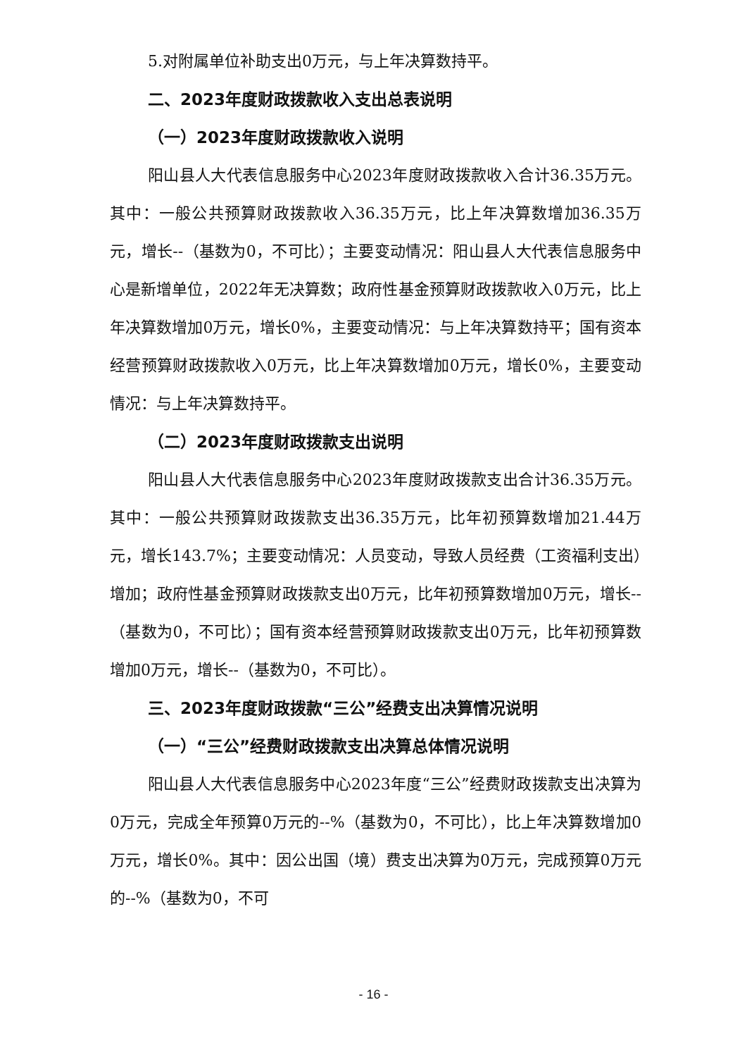5.对附属单位补助支出0万元，与上年决算数持平。
二、2023年度财政拨款收入支出总表说明
（一）2023年度财政拨款收入说明
阳山县人大代表信息服务中心2023年度财政拨款收入合计36.35万元。其中：一般公共预算财政拨款收入36.35万元，比上年决算数增加36.35万元，增长--（基数为0，不可比）；主要变动情况：阳山县人大代表信息服务中心是新增单位，2022年无决算数；政府性基金预算财政拨款收入0万元，比上年决算数增加0万元，增长0%，主要变动情况：与上年决算数持平；国有资本经营预算财政拨款收入0万元，比上年决算数增加0万元，增长0%，主要变动情况：与上年决算数持平。
（二）2023年度财政拨款支出说明
阳山县人大代表信息服务中心2023年度财政拨款支出合计36.35万元。其中：一般公共预算财政拨款支出36.35万元，比年初预算数增加21.44万元，增长143.7%；主要变动情况：人员变动，导致人员经费（工资福利支出）增加；政府性基金预算财政拨款支出0万元，比年初预算数增加0万元，增长--（基数为0，不可比）；国有资本经营预算财政拨款支出0万元，比年初预算数增加0万元，增长--（基数为0，不可比）。
三、2023年度财政拨款“三公”经费支出决算情况说明
（一）“三公”经费财政拨款支出决算总体情况说明
阳山县人大代表信息服务中心2023年度“三公”经费财政拨款支出决算为0万元，完成全年预算0万元的--%（基数为0，不可比），比上年决算数增加0万元，增长0%。其中：因公出国（境）费支出决算为0万元，完成预算0万元的--%（基数为0，不可
- 16 -